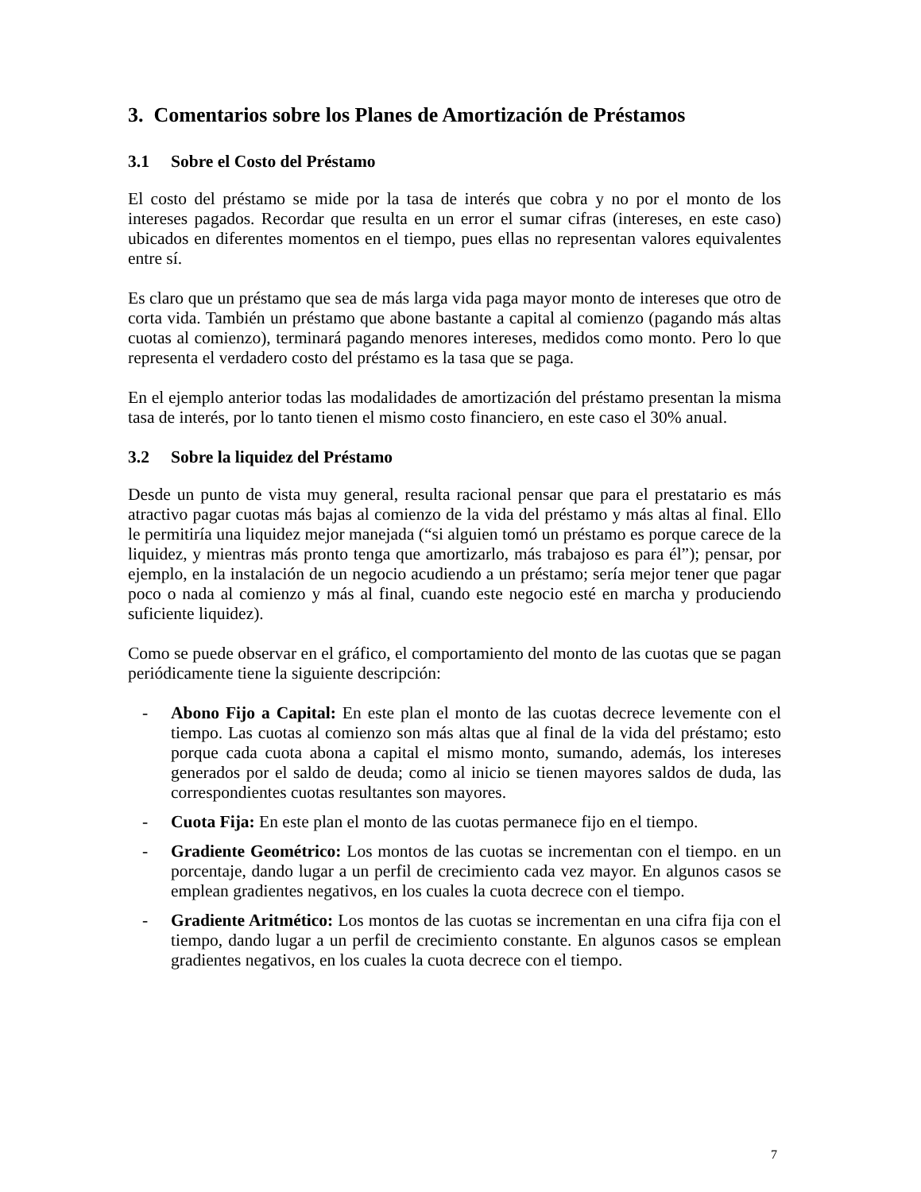3. Comentarios sobre los Planes de Amortización de Préstamos
3.1 Sobre el Costo del Préstamo
El costo del préstamo se mide por la tasa de interés que cobra y no por el monto de los intereses pagados. Recordar que resulta en un error el sumar cifras (intereses, en este caso) ubicados en diferentes momentos en el tiempo, pues ellas no representan valores equivalentes entre sí.
Es claro que un préstamo que sea de más larga vida paga mayor monto de intereses que otro de corta vida. También un préstamo que abone bastante a capital al comienzo (pagando más altas cuotas al comienzo), terminará pagando menores intereses, medidos como monto. Pero lo que representa el verdadero costo del préstamo es la tasa que se paga.
En el ejemplo anterior todas las modalidades de amortización del préstamo presentan la misma tasa de interés, por lo tanto tienen el mismo costo financiero, en este caso el 30% anual.
3.2 Sobre la liquidez del Préstamo
Desde un punto de vista muy general, resulta racional pensar que para el prestatario es más atractivo pagar cuotas más bajas al comienzo de la vida del préstamo y más altas al final. Ello le permitiría una liquidez mejor manejada (“si alguien tomó un préstamo es porque carece de la liquidez, y mientras más pronto tenga que amortizarlo, más trabajoso es para él”); pensar, por ejemplo, en la instalación de un negocio acudiendo a un préstamo; sería mejor tener que pagar poco o nada al comienzo y más al final, cuando este negocio esté en marcha y produciendo suficiente liquidez).
Como se puede observar en el gráfico, el comportamiento del monto de las cuotas que se pagan periódicamente tiene la siguiente descripción:
- Abono Fijo a Capital: En este plan el monto de las cuotas decrece levemente con el tiempo. Las cuotas al comienzo son más altas que al final de la vida del préstamo; esto porque cada cuota abona a capital el mismo monto, sumando, además, los intereses generados por el saldo de deuda; como al inicio se tienen mayores saldos de duda, las correspondientes cuotas resultantes son mayores.
- Cuota Fija: En este plan el monto de las cuotas permanece fijo en el tiempo.
- Gradiente Geométrico: Los montos de las cuotas se incrementan con el tiempo. en un porcentaje, dando lugar a un perfil de crecimiento cada vez mayor. En algunos casos se emplean gradientes negativos, en los cuales la cuota decrece con el tiempo.
- Gradiente Aritmético: Los montos de las cuotas se incrementan en una cifra fija con el tiempo, dando lugar a un perfil de crecimiento constante. En algunos casos se emplean gradientes negativos, en los cuales la cuota decrece con el tiempo.
7